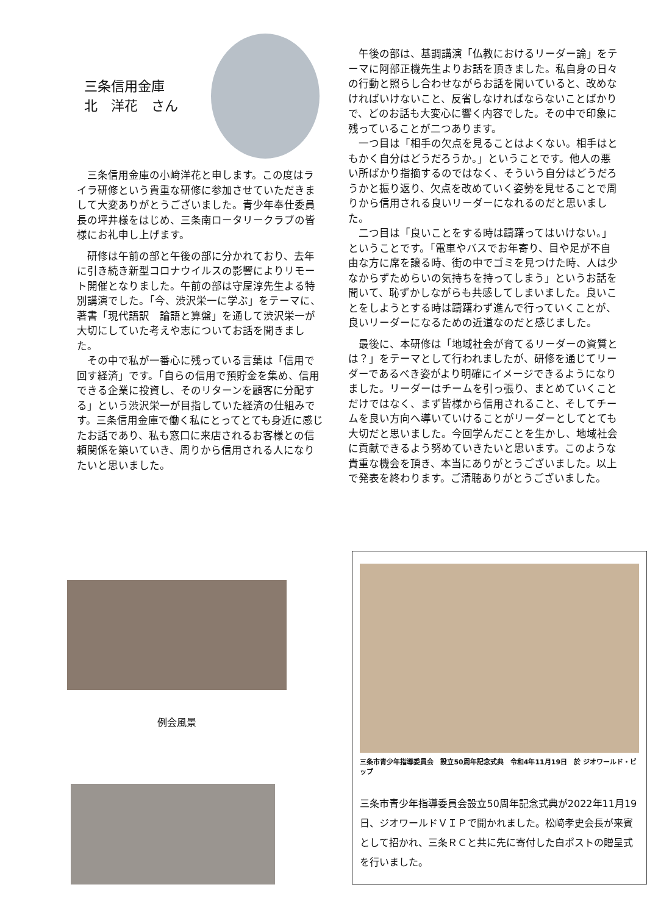三条信用金庫
北　洋花　さん
三条信用金庫の小﨑洋花と申します。この度はライラ研修という貴重な研修に参加させていただきまして大変ありがとうございました。青少年奉仕委員長の坪井様をはじめ、三条南ロータリークラブの皆様にお礼申し上げます。
研修は午前の部と午後の部に分かれており、去年に引き続き新型コロナウイルスの影響によりリモート開催となりました。午前の部は守屋淳先生よる特別講演でした。「今、渋沢栄一に学ぶ」をテーマに、著書「現代語訳　論語と算盤」を通して渋沢栄一が大切にしていた考えや志についてお話を聞きました。
その中で私が一番心に残っている言葉は「信用で回す経済」です。「自らの信用で預貯金を集め、信用できる企業に投資し、そのリターンを顧客に分配する」という渋沢栄一が目指していた経済の仕組みです。三条信用金庫で働く私にとってとても身近に感じたお話であり、私も窓口に来店されるお客様との信頼関係を築いていき、周りから信用される人になりたいと思いました。
午後の部は、基調講演「仏教におけるリーダー論」をテーマに阿部正機先生よりお話を頂きました。私自身の日々の行動と照らし合わせながらお話を聞いていると、改めなければいけないこと、反省しなければならないことばかりで、どのお話も大変心に響く内容でした。その中で印象に残っていることが二つあります。
一つ目は「相手の欠点を見ることはよくない。相手はともかく自分はどうだろうか。」ということです。他人の悪い所ばかり指摘するのではなく、そういう自分はどうだろうかと振り返り、欠点を改めていく姿勢を見せることで周りから信用される良いリーダーになれるのだと思いました。
二つ目は「良いことをする時は躊躇ってはいけない。」ということです。「電車やバスでお年寄り、目や足が不自由な方に席を譲る時、街の中でゴミを見つけた時、人は少なからずためらいの気持ちを持ってしまう」というお話を聞いて、恥ずかしながらも共感してしまいました。良いことをしようとする時は躊躇わず進んで行っていくことが、良いリーダーになるための近道なのだと感じました。
最後に、本研修は「地域社会が育てるリーダーの資質とは？」をテーマとして行われましたが、研修を通じてリーダーであるべき姿がより明確にイメージできるようになりました。リーダーはチームを引っ張り、まとめていくことだけではなく、まず皆様から信用されること、そしてチームを良い方向へ導いていけることがリーダーとしてとても大切だと思いました。今回学んだことを生かし、地域社会に貢献できるよう努めていきたいと思います。このような貴重な機会を頂き、本当にありがとうございました。以上で発表を終わります。ご清聴ありがとうございました。
例会風景
三条市青少年指導委員会　設立50周年記念式典　令和4年11月19日　於 ジオワールド・ビップ
三条市青少年指導委員会設立50周年記念式典が2022年11月19日、ジオワールドＶＩＰで開かれました。松﨑孝史会長が来賓として招かれ、三条ＲＣと共に先に寄付した白ポストの贈呈式を行いました。